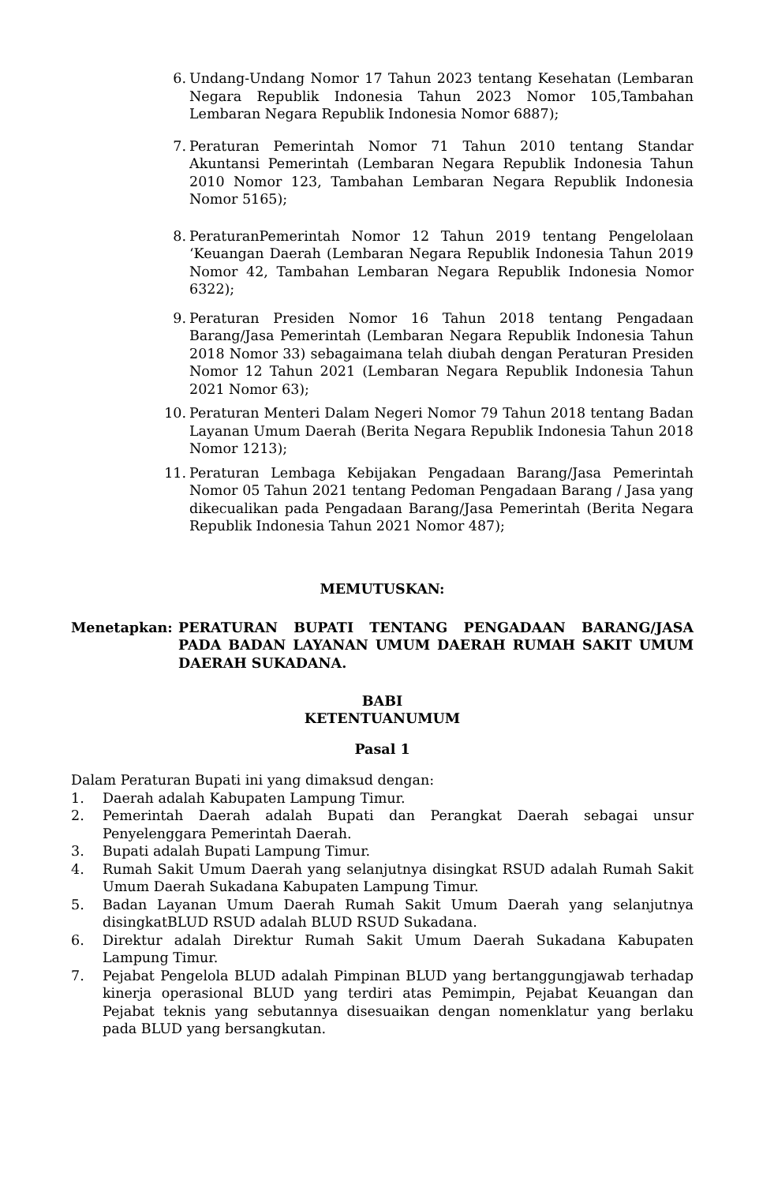6. Undang-Undang Nomor 17 Tahun 2023 tentang Kesehatan (Lembaran Negara Republik Indonesia Tahun 2023 Nomor 105,Tambahan Lembaran Negara Republik Indonesia Nomor 6887);
7. Peraturan Pemerintah Nomor 71 Tahun 2010 tentang Standar Akuntansi Pemerintah (Lembaran Negara Republik Indonesia Tahun 2010 Nomor 123, Tambahan Lembaran Negara Republik Indonesia Nomor 5165);
8. PeraturanPemerintah Nomor 12 Tahun 2019 tentang Pengelolaan ‘Keuangan Daerah (Lembaran Negara Republik Indonesia Tahun 2019 Nomor 42, Tambahan Lembaran Negara Republik Indonesia Nomor 6322);
9. Peraturan Presiden Nomor 16 Tahun 2018 tentang Pengadaan Barang/Jasa Pemerintah (Lembaran Negara Republik Indonesia Tahun 2018 Nomor 33) sebagaimana telah diubah dengan Peraturan Presiden Nomor 12 Tahun 2021 (Lembaran Negara Republik Indonesia Tahun 2021 Nomor 63);
10. Peraturan Menteri Dalam Negeri Nomor 79 Tahun 2018 tentang Badan Layanan Umum Daerah (Berita Negara Republik Indonesia Tahun 2018 Nomor 1213);
11. Peraturan Lembaga Kebijakan Pengadaan Barang/Jasa Pemerintah Nomor 05 Tahun 2021 tentang Pedoman Pengadaan Barang / Jasa yang dikecualikan pada Pengadaan Barang/Jasa Pemerintah (Berita Negara Republik Indonesia Tahun 2021 Nomor 487);
MEMUTUSKAN:
Menetapkan: PERATURAN BUPATI TENTANG PENGADAAN BARANG/JASA PADA BADAN LAYANAN UMUM DAERAH RUMAH SAKIT UMUM DAERAH SUKADANA.
BABI
KETENTUANUMUM
Pasal 1
Dalam Peraturan Bupati ini yang dimaksud dengan:
1. Daerah adalah Kabupaten Lampung Timur.
2. Pemerintah Daerah adalah Bupati dan Perangkat Daerah sebagai unsur Penyelenggara Pemerintah Daerah.
3. Bupati adalah Bupati Lampung Timur.
4. Rumah Sakit Umum Daerah yang selanjutnya disingkat RSUD adalah Rumah Sakit Umum Daerah Sukadana Kabupaten Lampung Timur.
5. Badan Layanan Umum Daerah Rumah Sakit Umum Daerah yang selanjutnya disingkatBLUD RSUD adalah BLUD RSUD Sukadana.
6. Direktur adalah Direktur Rumah Sakit Umum Daerah Sukadana Kabupaten Lampung Timur.
7. Pejabat Pengelola BLUD adalah Pimpinan BLUD yang bertanggungjawab terhadap kinerja operasional BLUD yang terdiri atas Pemimpin, Pejabat Keuangan dan Pejabat teknis yang sebutannya disesuaikan dengan nomenklatur yang berlaku pada BLUD yang bersangkutan.